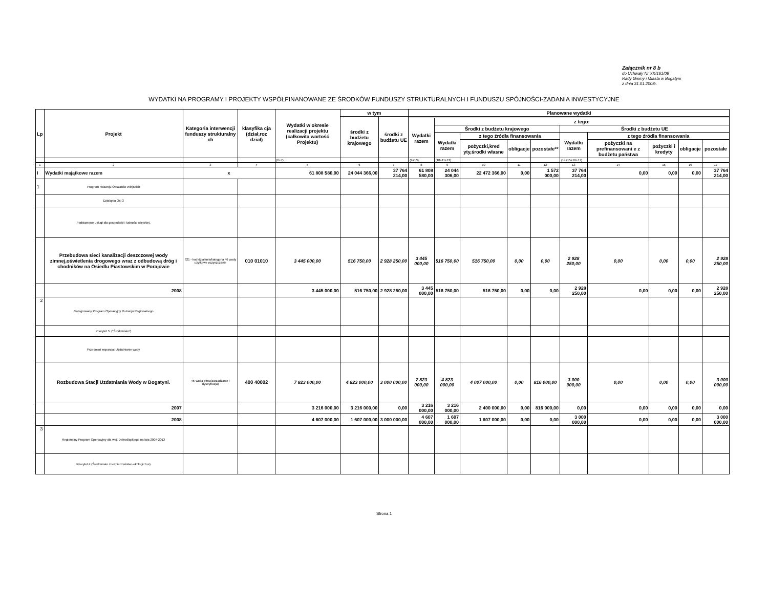Załącznik nr 8 b
do Uchwały Nr XX/161/08
Rady Gminy i Miasta w Bogatyni
z dnia 31.01.2008r.
WYDATKI NA PROGRAMY I PROJEKTY WSPÓŁFINANOWANE ZE ŚRODKÓW FUNDUSZY STRUKTURALNYCH I FUNDUSZU SPÓJNOŚCI-ZADANIA INWESTYCYJNE
| Lp | Projekt | Kategoria interwencji funduszy strukturalny ch | klasyfika cja (dział,roz dział) | Wydatki w okresie realizacji projektu (całkowita wartość Projektu) | w tym | | Planowane wydatki | | | | | | | | | |
| --- | --- | --- | --- | --- | --- | --- | --- | --- | --- | --- | --- | --- | --- | --- | --- | --- |
| | | | | | środki z budżetu krajowego | środki z budżetu UE | | | | | | | | | | |
| | | | | | | | Wydatki razem | z tego: | | | | | | | | |
| | | | | | | | | Środki z budżetu krajowego | | | | Środki z budżetu UE | | | | |
| | | | | | | | | Wydatki razem | z tego źródła finansowania | | | Wydatki razem | z tego źródła finansowania | | | |
| | | | | | | | | | pożyczki,kred yty,środki własne | obligacje | pozostałe** | | pożyczki na prefinansowani e z budżetu państwa | pożyczki i kredyty | obligacje | pozostałe |
| | | | | (6+7) | | | (9+13) | (10+11+12) | | | | (14+15+16+17) | | | | |
| 1 | 2 | 3 | 4 | 5 | 6 | 7 | 8 | 9 | 10 | 11 | 12 | 13 | 14 | 15 | 16 | 17 |
| I | Wydatki majątkowe razem | x | | 61 808 580,00 | 24 044 366,00 | 37 764 214,00 | 61 808 580,00 | 24 044 306,00 | 22 472 366,00 | 0,00 | 1 572 000,00 | 37 764 214,00 | 0,00 | 0,00 | 0,00 | 37 764 214,00 |
| 1 | Program Rozwoju Obszarów Wiejskich | | | | | | | | | | | | | | | |
| | Działąnia Osi 3 | | | | | | | | | | | | | | | |
| | Podstawowe usługi dla gospodarki i ludności wiejskiej. | | | | | | | | | | | | | | | |
| | Przebudowa sieci kanalizacji deszczowej wody zimnej,oświetlenia drogowego wraz z odbudową dróg i chodników na Osiedlu Piastowskim w Porajowie | 321 - kod działania/kategoria 46 wody użytkowe oczyszczanie | 010 01010 | 3 445 000,00 | 516 750,00 | 2 928 250,00 | 3 445 000,00 | 516 750,00 | 516 750,00 | 0,00 | 0,00 | 2 928 250,00 | 0,00 | 0,00 | 0,00 | 2 928 250,00 |
| | 2008 | | | 3 445 000,00 | 516 750,00 | 2 928 250,00 | 3 445 000,00 | 516 750,00 | 516 750,00 | 0,00 | 0,00 | 2 928 250,00 | 0,00 | 0,00 | 0,00 | 2 928 250,00 |
| 2 | Zintegrowany Program Operacyjny Rozwoju Regionalnego | | | | | | | | | | | | | | | |
| | Priorytet 5: ("Środowisko") | | | | | | | | | | | | | | | |
| | Przedmiot wsparcia: Uzdatnianie wody | | | | | | | | | | | | | | | |
| | Rozbudowa Stacji Uzdatniania Wody w Bogatyni. | 45-woda pitna(zarządzanie i dystrybucja) | 400 40002 | 7 823 000,00 | 4 823 000,00 | 3 000 000,00 | 7 823 000,00 | 4 823 000,00 | 4 007 000,00 | 0,00 | 816 000,00 | 3 000 000,00 | 0,00 | 0,00 | 0,00 | 3 000 000,00 |
| | 2007 | | | 3 216 000,00 | 3 216 000,00 | 0,00 | 3 216 000,00 | 3 216 000,00 | 2 400 000,00 | 0,00 | 816 000,00 | 0,00 | 0,00 | 0,00 | 0,00 | 0,00 |
| | 2008 | | | 4 607 000,00 | 1 607 000,00 | 3 000 000,00 | 4 607 000,00 | 1 607 000,00 | 1 607 000,00 | 0,00 | 0,00 | 3 000 000,00 | 0,00 | 0,00 | 0,00 | 3 000 000,00 |
| 3 | Regionalny Program Operacyjny dla woj. Dolnośląskiego na lata 2007-2013 | | | | | | | | | | | | | | | |
| | Priorytet 4:(Środowisko i bezpieczeństwo ekologiczne) | | | | | | | | | | | | | | | |
Strona 1